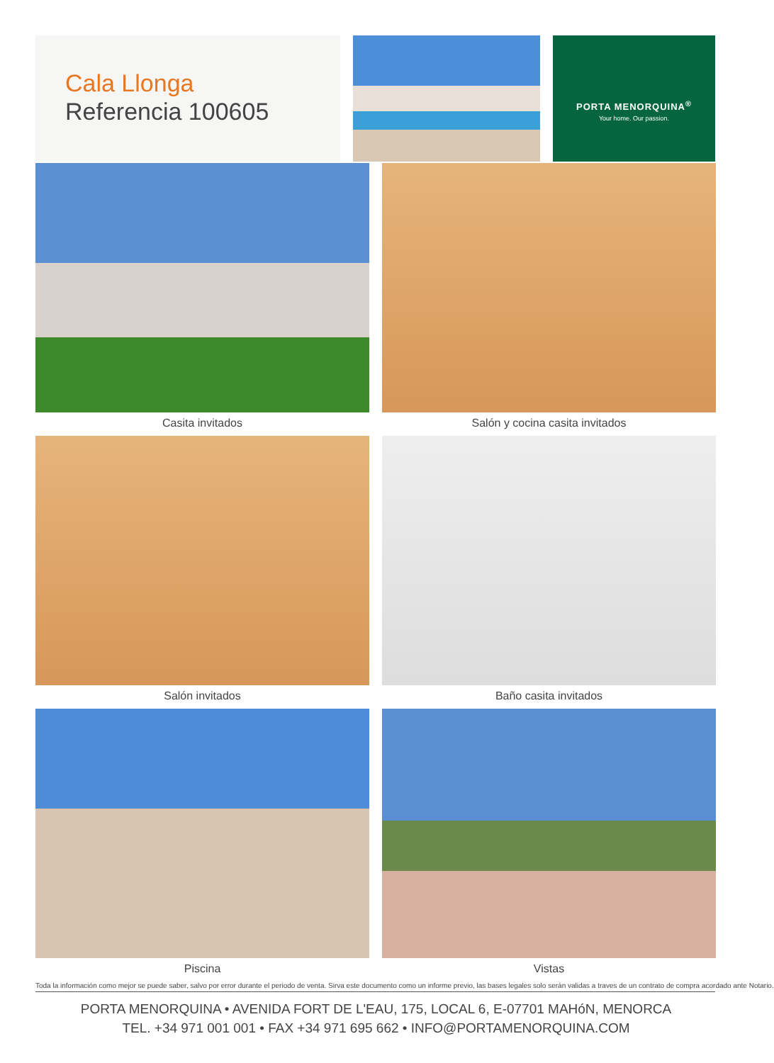Cala Llonga
Referencia 100605
PORTA MENORQUINA<sup>®</sup>
Your home. Our passion.
Casita invitados
Salón y cocina casita invitados
Salón invitados
Baño casita invitados
Piscina
Vistas
Toda la información como mejor se puede saber, salvo por error durante el periodo de venta. Sirva este documento como un informe previo, las bases legales solo serán validas a traves de un contrato de compra acordado ante Notario.
PORTA MENORQUINA • AVENIDA FORT DE L'EAU, 175, LOCAL 6, E-07701 MAHóN, MENORCA
TEL. +34 971 001 001 • FAX +34 971 695 662 • INFO@PORTAMENORQUINA.COM